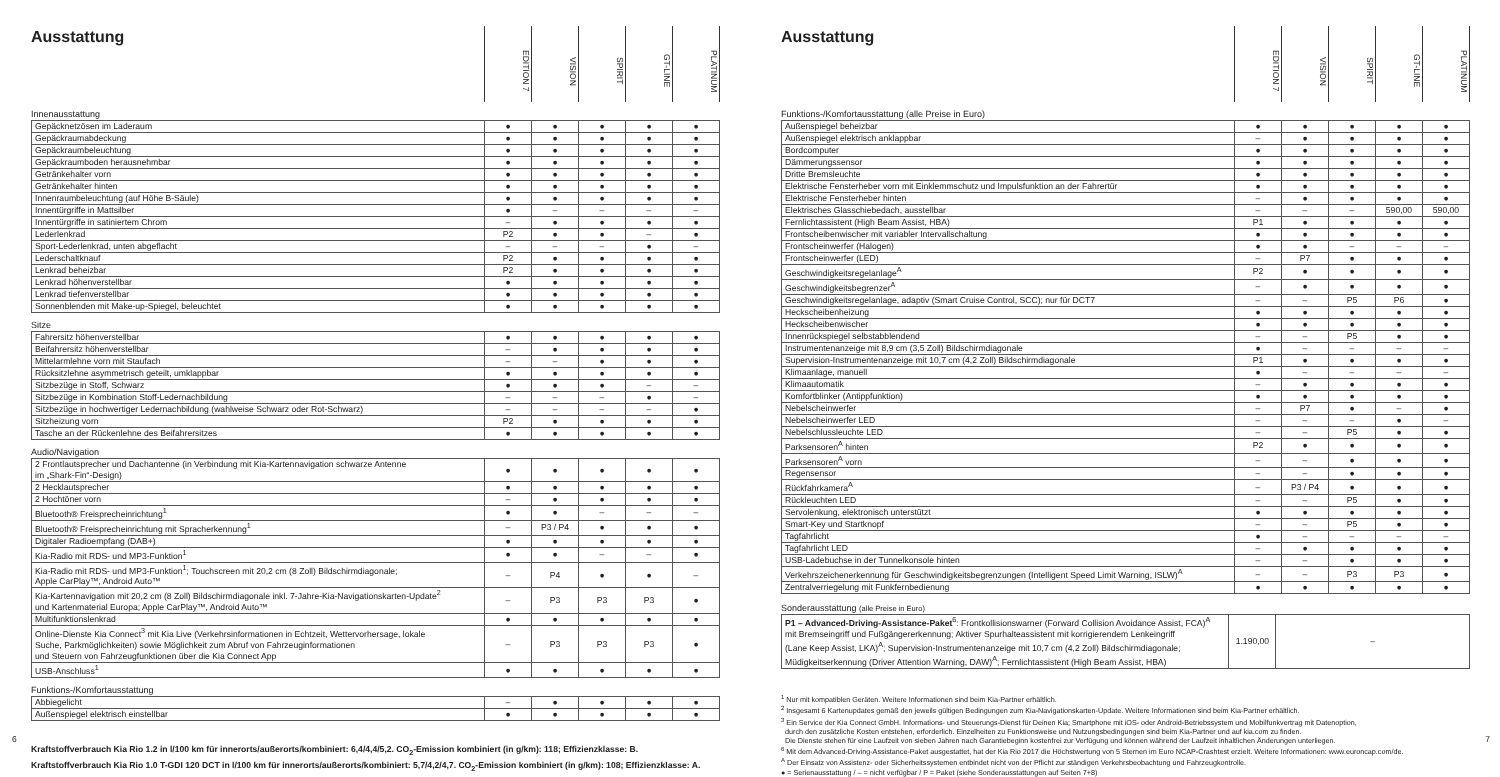Ausstattung
EDITION 7
VISION
SPIRIT
GT-LINE
PLATINUM
Innenausstattung
| Gepäcknetzösen im Laderaum | ● | ● | ● | ● | ● |
| Gepäckraumabdeckung | ● | ● | ● | ● | ● |
| Gepäckraumbeleuchtung | ● | ● | ● | ● | ● |
| Gepäckraumboden herausnehmbar | ● | ● | ● | ● | ● |
| Getränkehalter vorn | ● | ● | ● | ● | ● |
| Getränkehalter hinten | ● | ● | ● | ● | ● |
| Innenraumbeleuchtung (auf Höhe B-Säule) | ● | ● | ● | ● | ● |
| Innentürgriffe in Mattsilber | ● | – | – | – | – |
| Innentürgriffe in satiniertem Chrom | – | ● | ● | ● | ● |
| Lederlenkrad | P2 | ● | ● | – | ● |
| Sport-Lederlenkrad, unten abgeflacht | – | – | – | ● | – |
| Lederschaltknauf | P2 | ● | ● | ● | ● |
| Lenkrad beheizbar | P2 | ● | ● | ● | ● |
| Lenkrad höhenverstellbar | ● | ● | ● | ● | ● |
| Lenkrad tiefenverstellbar | ● | ● | ● | ● | ● |
| Sonnenblenden mit Make-up-Spiegel, beleuchtet | ● | ● | ● | ● | ● |
Sitze
| Fahrersitz höhenverstellbar | ● | ● | ● | ● | ● |
| Beifahrersitz höhenverstellbar | – | ● | ● | ● | ● |
| Mittelarmlehne vorn mit Staufach | – | – | ● | ● | ● |
| Rücksitzlehne asymmetrisch geteilt, umklappbar | ● | ● | ● | ● | ● |
| Sitzbezüge in Stoff, Schwarz | ● | ● | ● | – | – |
| Sitzbezüge in Kombination Stoff-Ledernachbildung | – | – | – | ● | – |
| Sitzbezüge in hochwertiger Ledernachbildung (wahlweise Schwarz oder Rot-Schwarz) | – | – | – | – | ● |
| Sitzheizung vorn | P2 | ● | ● | ● | ● |
| Tasche an der Rückenlehne des Beifahrersitzes | ● | ● | ● | ● | ● |
Audio/Navigation
| 2 Frontlautsprecher und Dachantenne (in Verbindung mit Kia-Kartennavigation schwarze Antenne im „Shark-Fin“-Design) | ● | ● | ● | ● | ● |
| 2 Hecklautsprecher | ● | ● | ● | ● | ● |
| 2 Hochtöner vorn | – | ● | ● | ● | ● |
| Bluetooth® Freisprecheinrichtung<sup>1</sup> | ● | ● | – | – | – |
| Bluetooth® Freisprecheinrichtung mit Spracherkennung<sup>1</sup> | – | P3 / P4 | ● | ● | ● |
| Digitaler Radioempfang (DAB+) | ● | ● | ● | ● | ● |
| Kia-Radio mit RDS- und MP3-Funktion<sup>1</sup> | ● | ● | – | – | ● |
| Kia-Radio mit RDS- und MP3-Funktion<sup>1</sup>; Touchscreen mit 20,2 cm (8 Zoll) Bildschirmdiagonale; Apple CarPlay™, Android Auto™ | – | P4 | ● | ● | – |
| Kia-Kartennavigation mit 20,2 cm (8 Zoll) Bildschirmdiagonale inkl. 7-Jahre-Kia-Navigationskarten-Update<sup>2</sup> und Kartenmaterial Europa; Apple CarPlay™, Android Auto™ | – | P3 | P3 | P3 | ● |
| Multifunktionslenkrad | ● | ● | ● | ● | ● |
| Online-Dienste Kia Connect<sup>3</sup> mit Kia Live (Verkehrsinformationen in Echtzeit, Wettervorhersage, lokale Suche, Parkmöglichkeiten) sowie Möglichkeit zum Abruf von Fahrzeuginformationen und Steuern von Fahrzeugfunktionen über die Kia Connect App | – | P3 | P3 | P3 | ● |
| USB-Anschluss<sup>1</sup> | ● | ● | ● | ● | ● |
Funktions-/Komfortausstattung
| Abbiegelicht | – | ● | ● | ● | ● |
| Außenspiegel elektrisch einstellbar | ● | ● | ● | ● | ● |
Kraftstoffverbrauch Kia Rio 1.2 in l/100 km für innerorts/außerorts/kombiniert: 6,4/4,4/5,2. CO<sub>2</sub>-Emission kombiniert (in g/km): 118; Effizienzklasse: B.
Kraftstoffverbrauch Kia Rio 1.0 T-GDI 120 DCT in l/100 km für innerorts/außerorts/kombiniert: 5,7/4,2/4,7. CO<sub>2</sub>-Emission kombiniert (in g/km): 108; Effizienzklasse: A.
6
Ausstattung
EDITION 7
VISION
SPIRIT
GT-LINE
PLATINUM
Funktions-/Komfortausstattung (alle Preise in Euro)
| Außenspiegel beheizbar | ● | ● | ● | ● | ● |
| Außenspiegel elektrisch anklappbar | – | ● | ● | ● | ● |
| Bordcomputer | ● | ● | ● | ● | ● |
| Dämmerungssensor | ● | ● | ● | ● | ● |
| Dritte Bremsleuchte | ● | ● | ● | ● | ● |
| Elektrische Fensterheber vorn mit Einklemmschutz und Impulsfunktion an der Fahrertür | ● | ● | ● | ● | ● |
| Elektrische Fensterheber hinten | – | ● | ● | ● | ● |
| Elektrisches Glasschiebedach, ausstellbar | – | – | – | 590,00 | 590,00 |
| Fernlichtassistent (High Beam Assist, HBA) | P1 | ● | ● | ● | ● |
| Frontscheibenwischer mit variabler Intervallschaltung | ● | ● | ● | ● | ● |
| Frontscheinwerfer (Halogen) | ● | ● | – | – | – |
| Frontscheinwerfer (LED) | – | P7 | ● | ● | ● |
| Geschwindigkeitsregelanlage<sup>A</sup> | P2 | ● | ● | ● | ● |
| Geschwindigkeitsbegrenzer<sup>A</sup> | – | ● | ● | ● | ● |
| Geschwindigkeitsregelanlage, adaptiv (Smart Cruise Control, SCC); nur für DCT7 | – | – | P5 | P6 | ● |
| Heckscheibenheizung | ● | ● | ● | ● | ● |
| Heckscheibenwischer | ● | ● | ● | ● | ● |
| Innenrückspiegel selbstabblendend | – | – | P5 | ● | ● |
| Instrumentenanzeige mit 8,9 cm (3,5 Zoll) Bildschirmdiagonale | ● | – | – | – | – |
| Supervision-Instrumentenanzeige mit 10,7 cm (4,2 Zoll) Bildschirmdiagonale | P1 | ● | ● | ● | ● |
| Klimaanlage, manuell | ● | – | – | – | – |
| Klimaautomatik | – | ● | ● | ● | ● |
| Komfortblinker (Antippfunktion) | ● | ● | ● | ● | ● |
| Nebelscheinwerfer | – | P7 | ● | – | ● |
| Nebelscheinwerfer LED | – | – | – | ● | – |
| Nebelschlussleuchte LED | – | – | P5 | ● | ● |
| Parksensoren<sup>A</sup> hinten | P2 | ● | ● | ● | ● |
| Parksensoren<sup>A</sup> vorn | – | – | ● | ● | ● |
| Regensensor | – | – | ● | ● | ● |
| Rückfahrkamera<sup>A</sup> | – | P3 / P4 | ● | ● | ● |
| Rückleuchten LED | – | – | P5 | ● | ● |
| Servolenkung, elektronisch unterstützt | ● | ● | ● | ● | ● |
| Smart-Key und Startknopf | – | – | P5 | ● | ● |
| Tagfahrlicht | ● | – | – | – | – |
| Tagfahrlicht LED | – | ● | ● | ● | ● |
| USB-Ladebuchse in der Tunnelkonsole hinten | – | – | ● | ● | ● |
| Verkehrszeichenerkennung für Geschwindigkeitsbegrenzungen (Intelligent Speed Limit Warning, ISLW)<sup>A</sup> | – | – | P3 | P3 | ● |
| Zentralverriegelung mit Funkfernbedienung | ● | ● | ● | ● | ● |
Sonderausstattung (alle Preise in Euro)
| P1 – Advanced-Driving-Assistance-Paket<sup>6</sup>: Frontkollisionswarner (Forward Collision Avoidance Assist, FCA)<sup>A</sup> mit Bremseingriff und Fußgängererkennung; Aktiver Spurhalteassistent mit korrigierendem Lenkeingriff (Lane Keep Assist, LKA)<sup>A</sup>; Supervision-Instrumentenanzeige mit 10,7 cm (4,2 Zoll) Bildschirmdiagonale; Müdigkeitserkennung (Driver Attention Warning, DAW)<sup>A</sup>; Fernlichtassistent (High Beam Assist, HBA) | 1.190,00 | – |
<sup>1</sup> Nur mit kompatiblen Geräten. Weitere Informationen sind beim Kia-Partner erhältlich.
<sup>2</sup> Insgesamt 6 Kartenupdates gemäß den jeweils gültigen Bedingungen zum Kia-Navigationskarten-Update. Weitere Informationen sind beim Kia-Partner erhältlich.
<sup>3</sup> Ein Service der Kia Connect GmbH. Informations- und Steuerungs-Dienst für Deinen Kia; Smartphone mit iOS- oder Android-Betriebssystem und Mobilfunkvertrag mit Datenoption,
durch den zusätzliche Kosten entstehen, erforderlich. Einzelheiten zu Funktionsweise und Nutzungsbedingungen sind beim Kia-Partner und auf kia.com zu finden.
Die Dienste stehen für eine Laufzeit von sieben Jahren nach Garantiebeginn kostenfrei zur Verfügung und können während der Laufzeit inhaltlichen Änderungen unterliegen.
<sup>6</sup> Mit dem Advanced-Driving-Assistance-Paket ausgestattet, hat der Kia Rio 2017 die Höchstwertung von 5 Sternen im Euro NCAP-Crashtest erzielt. Weitere Informationen: www.euroncap.com/de.
<sup>A</sup> Der Einsatz von Assistenz- oder Sicherheitssystemen entbindet nicht von der Pflicht zur ständigen Verkehrsbeobachtung und Fahrzeugkontrolle.
● = Serienausstattung / – = nicht verfügbar / P = Paket (siehe Sonderausstattungen auf Seiten 7+8)
7